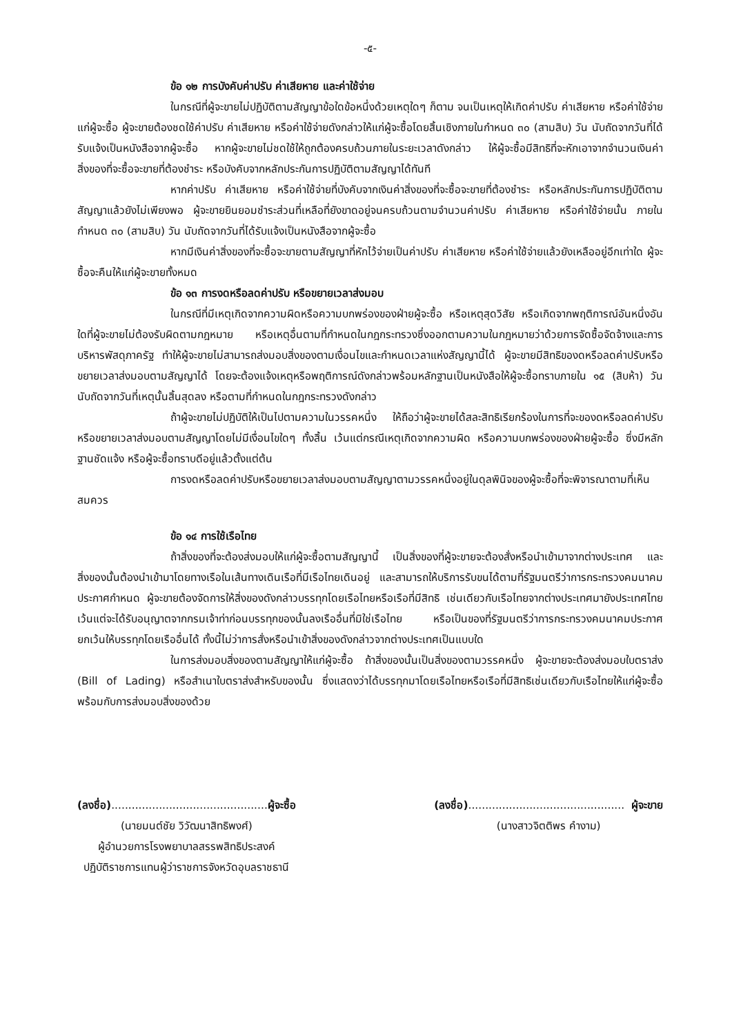-๕-
ข้อ ๑๒ การบังคับค่าปรับ ค่าเสียหาย และค่าใช้จ่าย
ในกรณีที่ผู้จะขายไม่ปฏิบัติตามสัญญาข้อใดข้อหนึ่งด้วยเหตุใดๆ ก็ตาม จนเป็นเหตุให้เกิดค่าปรับ ค่าเสียหาย หรือค่าใช้จ่ายแก่ผู้จะซื้อ ผู้จะขายต้องชดใช้ค่าปรับ ค่าเสียหาย หรือค่าใช้จ่ายดังกล่าวให้แก่ผู้จะซื้อโดยสิ้นเชิงภายในกำหนด ๓๐ (สามสิบ) วัน นับถัดจากวันที่ได้รับแจ้งเป็นหนังสือจากผู้จะซื้อ หากผู้จะขายไม่ชดใช้ให้ถูกต้องครบถ้วนภายในระยะเวลาดังกล่าว ให้ผู้จะซื้อมีสิทธิที่จะหักเอาจากจำนวนเงินค่าสิ่งของที่จะซื้อจะขายที่ต้องชำระ หรือบังคับจากหลักประกันการปฏิบัติตามสัญญาได้ทันที
หากค่าปรับ ค่าเสียหาย หรือค่าใช้จ่ายที่บังคับจากเงินค่าสิ่งของที่จะซื้อจะขายที่ต้องชำระ หรือหลักประกันการปฏิบัติตามสัญญาแล้วยังไม่เพียงพอ ผู้จะขายยินยอมชำระส่วนที่เหลือที่ยังขาดอยู่จนครบถ้วนตามจำนวนค่าปรับ ค่าเสียหาย หรือค่าใช้จ่ายนั้น ภายในกำหนด ๓๐ (สามสิบ) วัน นับถัดจากวันที่ได้รับแจ้งเป็นหนังสือจากผู้จะซื้อ
หากมีเงินค่าสิ่งของที่จะซื้อจะขายตามสัญญาที่หักไว้จ่ายเป็นค่าปรับ ค่าเสียหาย หรือค่าใช้จ่ายแล้วยังเหลืออยู่อีกเท่าใด ผู้จะซื้อจะคืนให้แก่ผู้จะขายทั้งหมด
ข้อ ๑๓ การงดหรือลดค่าปรับ หรือขยายเวลาส่งมอบ
ในกรณีที่มีเหตุเกิดจากความผิดหรือความบกพร่องของฝ่ายผู้จะซื้อ หรือเหตุสุดวิสัย หรือเกิดจากพฤติการณ์อันหนึ่งอันใดที่ผู้จะขายไม่ต้องรับผิดตามกฎหมาย หรือเหตุอื่นตามที่กำหนดในกฎกระทรวงซึ่งออกตามความในกฎหมายว่าด้วยการจัดซื้อจัดจ้างและการบริหารพัสดุภาครัฐ ทำให้ผู้จะขายไม่สามารถส่งมอบสิ่งของตามเงื่อนไขและกำหนดเวลาแห่งสัญญานี้ได้ ผู้จะขายมีสิทธิของดหรือลดค่าปรับหรือขยายเวลาส่งมอบตามสัญญาได้ โดยจะต้องแจ้งเหตุหรือพฤติการณ์ดังกล่าวพร้อมหลักฐานเป็นหนังสือให้ผู้จะซื้อทราบภายใน ๑๕ (สิบห้า) วัน นับถัดจากวันที่เหตุนั้นสิ้นสุดลง หรือตามที่กำหนดในกฎกระทรวงดังกล่าว
ถ้าผู้จะขายไม่ปฏิบัติให้เป็นไปตามความในวรรคหนึ่ง ให้ถือว่าผู้จะขายได้สละสิทธิเรียกร้องในการที่จะของดหรือลดค่าปรับหรือขยายเวลาส่งมอบตามสัญญาโดยไม่มีเงื่อนไขใดๆ ทั้งสิ้น เว้นแต่กรณีเหตุเกิดจากความผิด หรือความบกพร่องของฝ่ายผู้จะซื้อ ซึ่งมีหลักฐานชัดแจ้ง หรือผู้จะซื้อทราบดีอยู่แล้วตั้งแต่ต้น
การงดหรือลดค่าปรับหรือขยายเวลาส่งมอบตามสัญญาตามวรรคหนึ่งอยู่ในดุลพินิจของผู้จะซื้อที่จะพิจารณาตามที่เห็นสมควร
ข้อ ๑๔ การใช้เรือไทย
ถ้าสิ่งของที่จะต้องส่งมอบให้แก่ผู้จะซื้อตามสัญญานี้ เป็นสิ่งของที่ผู้จะขายจะต้องสั่งหรือนำเข้ามาจากต่างประเทศ และสิ่งของนั้นต้องนำเข้ามาโดยทางเรือในเส้นทางเดินเรือที่มีเรือไทยเดินอยู่ และสามารถให้บริการรับขนได้ตามที่รัฐมนตรีว่าการกระทรวงคมนาคมประกาศกำหนด ผู้จะขายต้องจัดการให้สิ่งของดังกล่าวบรรทุกโดยเรือไทยหรือเรือที่มีสิทธิ เช่นเดียวกับเรือไทยจากต่างประเทศมายังประเทศไทย เว้นแต่จะได้รับอนุญาตจากกรมเจ้าท่าก่อนบรรทุกของนั้นลงเรืออื่นที่มิใช่เรือไทย หรือเป็นของที่รัฐมนตรีว่าการกระทรวงคมนาคมประกาศยกเว้นให้บรรทุกโดยเรืออื่นได้ ทั้งนี้ไม่ว่าการสั่งหรือนำเข้าสิ่งของดังกล่าวจากต่างประเทศเป็นแบบใด
ในการส่งมอบสิ่งของตามสัญญาให้แก่ผู้จะซื้อ ถ้าสิ่งของนั้นเป็นสิ่งของตามวรรคหนึ่ง ผู้จะขายจะต้องส่งมอบใบตราส่ง (Bill of Lading) หรือสำเนาใบตราส่งสำหรับของนั้น ซึ่งแสดงว่าได้บรรทุกมาโดยเรือไทยหรือเรือที่มีสิทธิเช่นเดียวกับเรือไทยให้แก่ผู้จะซื้อพร้อมกับการส่งมอบสิ่งของด้วย
(ลงชื่อ)..............................................ผู้จะซื้อ
(นายมนต์ชัย วิวัฒนาสิทธิพงศ์)
ผู้อำนวยการโรงพยาบาลสรรพสิทธิประสงค์
ปฏิบัติราชการแทนผู้ว่าราชการจังหวัดอุบลราชธานี
(ลงชื่อ).............................................. ผู้จะขาย
(นางสาวจิตติพร คำงาม)